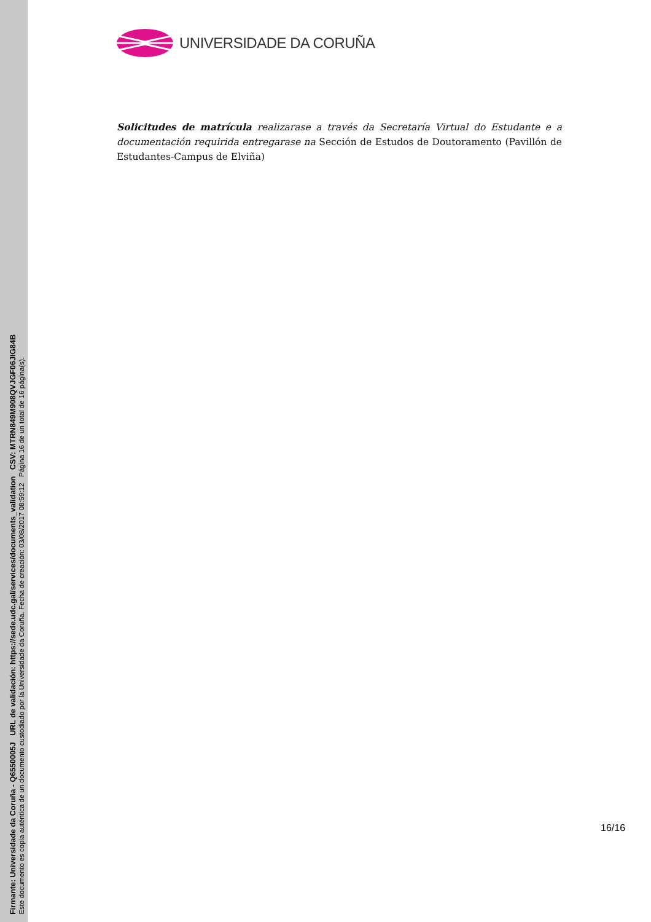Firmante: Universidade da Coruña - Q6550005J URL de validación: https://sede.udc.gal/services/documents_validation CSV: MTRN849M908QVJGF06JIG84B
Este documento es copia auténtica de un documento custodiado por la Universidade da Coruña. Fecha de creación: 03/08/2017 08:59:12 Página 16 de un total de 16 página(s).
UNIVERSIDADE DA CORUÑA
Solicitudes de matrícula realizarase a través da Secretaría Virtual do Estudante e a documentación requirida entregarase na Sección de Estudos de Doutoramento (Pavillón de Estudantes-Campus de Elviña)
16/16